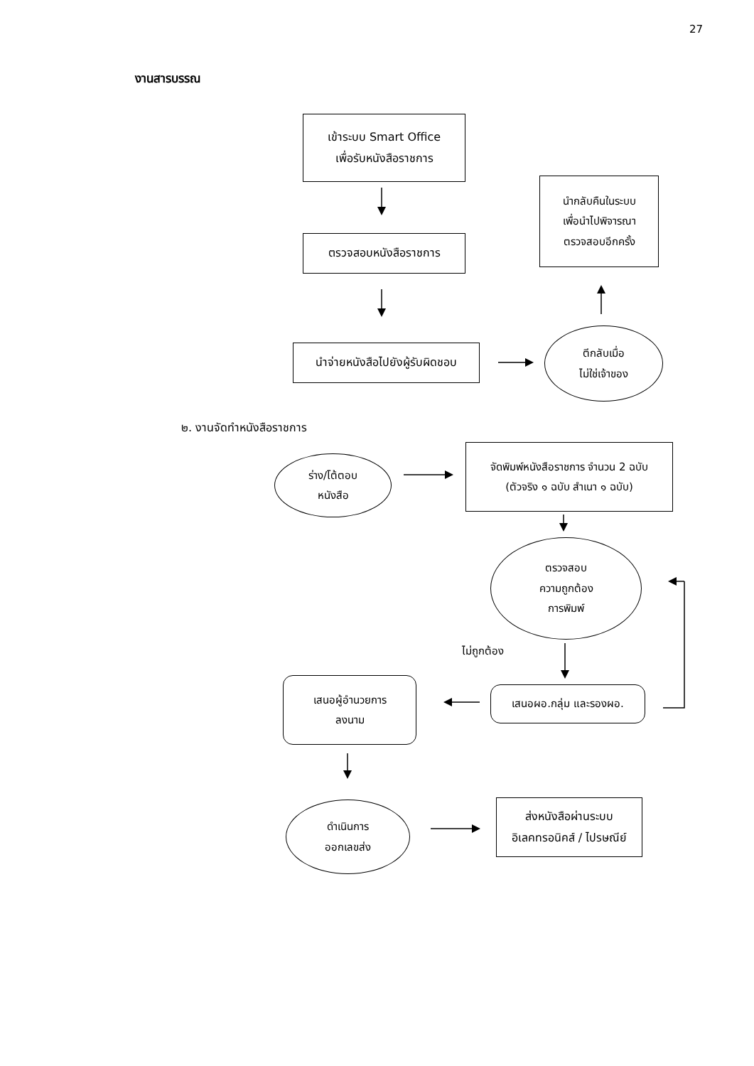27
งานสารบรรณ
เข้าระบบ Smart Office
เพื่อรับหนังสือราชการ
นำกลับคืนในระบบ
เพื่อนำไปพิจารณา
ตรวจสอบอีกครั้ง
ตรวจสอบหนังสือราชการ
นำจ่ายหนังสือไปยังผู้รับผิดชอบ
ตีกลับเมื่อ
ไม่ใช่เจ้าของ
๒. งานจัดทำหนังสือราชการ
ร่าง/โต้ตอบ
หนังสือ
จัดพิมพ์หนังสือราชการ จำนวน 2 ฉบับ
(ตัวจริง ๑ ฉบับ สำเนา ๑ ฉบับ)
ตรวจสอบ
ความถูกต้อง
การพิมพ์
ไม่ถูกต้อง
เสนอผู้อำนวยการ
ลงนาม
เสนอผอ.กลุ่ม และรองผอ.
ดำเนินการ
ออกเลขส่ง
ส่งหนังสือผ่านระบบ
อิเลคทรอนิคส์ / ไปรษณีย์